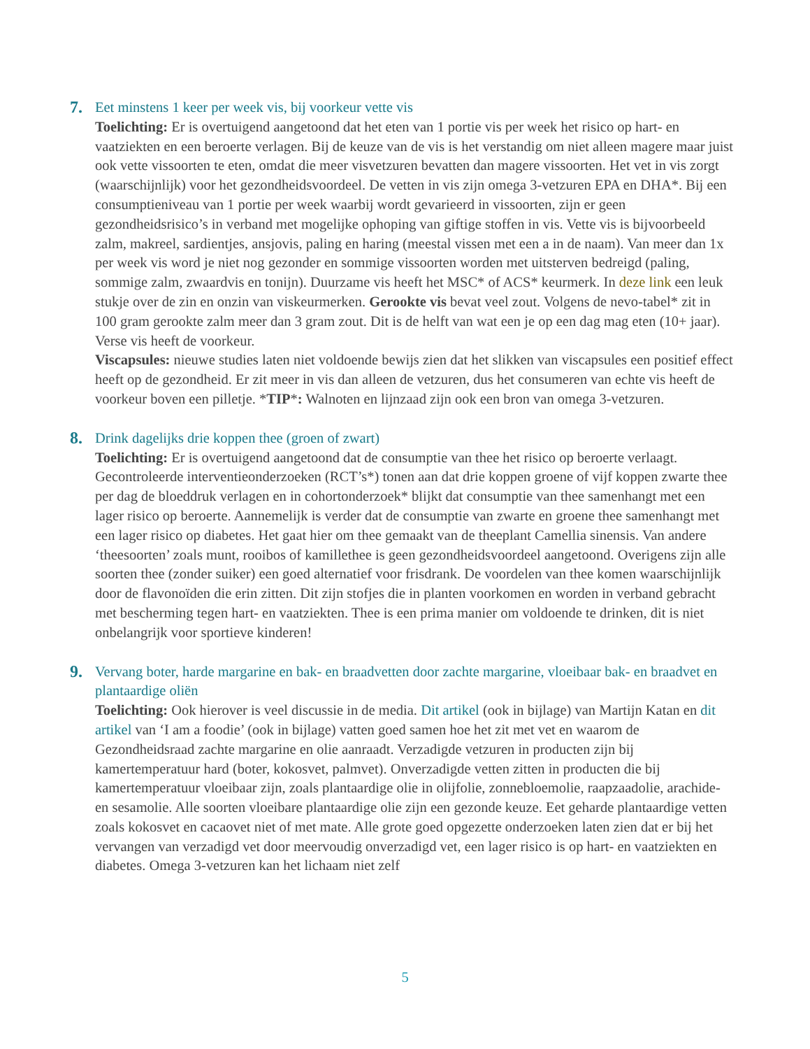7.
Eet minstens 1 keer per week vis, bij voorkeur vette vis
Toelichting: Er is overtuigend aangetoond dat het eten van 1 portie vis per week het risico op hart- en vaatziekten en een beroerte verlagen. Bij de keuze van de vis is het verstandig om niet alleen magere maar juist ook vette vissoorten te eten, omdat die meer visvetzuren bevatten dan magere vissoorten. Het vet in vis zorgt (waarschijnlijk) voor het gezondheidsvoordeel. De vetten in vis zijn omega 3-vetzuren EPA en DHA*. Bij een consumptieniveau van 1 portie per week waarbij wordt gevarieerd in vissoorten, zijn er geen gezondheidsrisico’s in verband met mogelijke ophoping van giftige stoffen in vis. Vette vis is bijvoorbeeld zalm, makreel, sardientjes, ansjovis, paling en haring (meestal vissen met een a in de naam). Van meer dan 1x per week vis word je niet nog gezonder en sommige vissoorten worden met uitsterven bedreigd (paling, sommige zalm, zwaardvis en tonijn). Duurzame vis heeft het MSC* of ACS* keurmerk. In deze link een leuk stukje over de zin en onzin van viskeurmerken. Gerookte vis bevat veel zout. Volgens de nevo-tabel* zit in 100 gram gerookte zalm meer dan 3 gram zout. Dit is de helft van wat een je op een dag mag eten (10+ jaar). Verse vis heeft de voorkeur.
Viscapsules: nieuwe studies laten niet voldoende bewijs zien dat het slikken van viscapsules een positief effect heeft op de gezondheid. Er zit meer in vis dan alleen de vetzuren, dus het consumeren van echte vis heeft de voorkeur boven een pilletje. *TIP*: Walnoten en lijnzaad zijn ook een bron van omega 3-vetzuren.
8.
Drink dagelijks drie koppen thee (groen of zwart)
Toelichting: Er is overtuigend aangetoond dat de consumptie van thee het risico op beroerte verlaagt. Gecontroleerde interventieonderzoeken (RCT’s*) tonen aan dat drie koppen groene of vijf koppen zwarte thee per dag de bloeddruk verlagen en in cohortonderzoek* blijkt dat consumptie van thee samenhangt met een lager risico op beroerte. Aannemelijk is verder dat de consumptie van zwarte en groene thee samenhangt met een lager risico op diabetes. Het gaat hier om thee gemaakt van de theeplant Camellia sinensis. Van andere ‘theesoorten’ zoals munt, rooibos of kamillethee is geen gezondheidsvoordeel aangetoond. Overigens zijn alle soorten thee (zonder suiker) een goed alternatief voor frisdrank. De voordelen van thee komen waarschijnlijk door de flavonoïden die erin zitten. Dit zijn stofjes die in planten voorkomen en worden in verband gebracht met bescherming tegen hart- en vaatziekten. Thee is een prima manier om voldoende te drinken, dit is niet onbelangrijk voor sportieve kinderen!
9.
Vervang boter, harde margarine en bak- en braadvetten door zachte margarine, vloeibaar bak- en braadvet en plantaardige oliën
Toelichting: Ook hierover is veel discussie in de media. Dit artikel (ook in bijlage) van Martijn Katan en dit artikel van ‘I am a foodie’ (ook in bijlage) vatten goed samen hoe het zit met vet en waarom de Gezondheidsraad zachte margarine en olie aanraadt. Verzadigde vetzuren in producten zijn bij kamertemperatuur hard (boter, kokosvet, palmvet). Onverzadigde vetten zitten in producten die bij kamertemperatuur vloeibaar zijn, zoals plantaardige olie in olijfolie, zonnebloemolie, raapzaadolie, arachide- en sesamolie. Alle soorten vloeibare plantaardige olie zijn een gezonde keuze. Eet geharde plantaardige vetten zoals kokosvet en cacaovet niet of met mate. Alle grote goed opgezette onderzoeken laten zien dat er bij het vervangen van verzadigd vet door meervoudig onverzadigd vet, een lager risico is op hart- en vaatziekten en diabetes. Omega 3-vetzuren kan het lichaam niet zelf
5